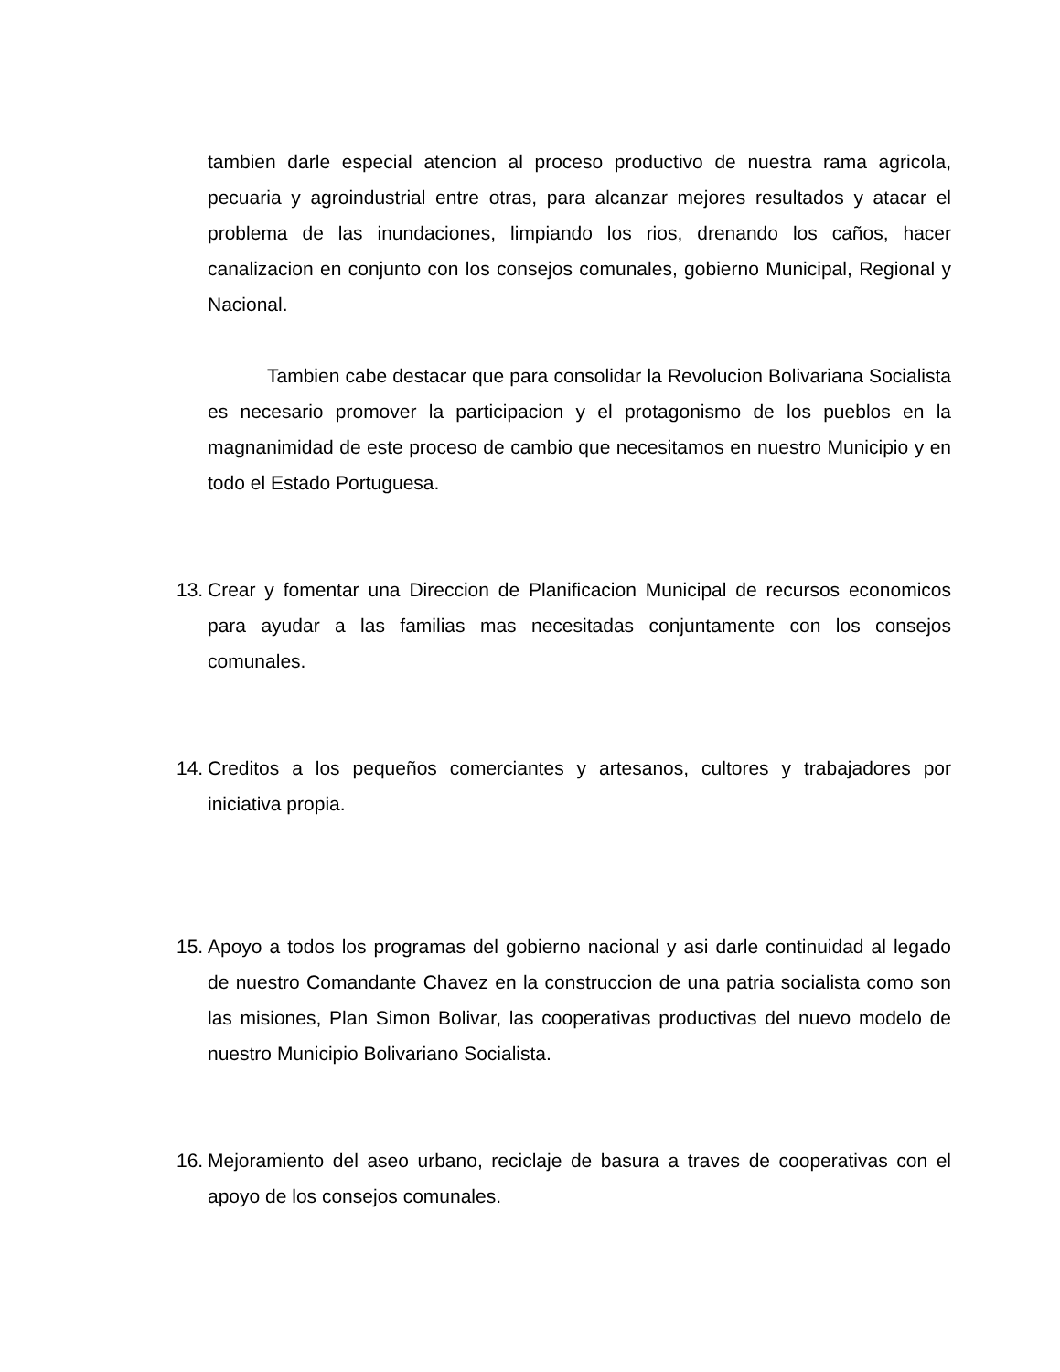tambien darle especial atencion al proceso productivo de nuestra rama agricola, pecuaria y agroindustrial entre otras, para alcanzar mejores resultados y atacar el problema de las inundaciones, limpiando los rios, drenando los caños, hacer canalizacion en conjunto con los consejos comunales, gobierno Municipal, Regional y Nacional.
Tambien cabe destacar que para consolidar la Revolucion Bolivariana Socialista es necesario promover la participacion y el protagonismo de los pueblos en la magnanimidad de este proceso de cambio que necesitamos en nuestro Municipio y en todo el Estado Portuguesa.
13.
Crear y fomentar una Direccion de Planificacion Municipal de recursos economicos para ayudar a las familias mas necesitadas conjuntamente con los consejos comunales.
14.
Creditos a los pequeños comerciantes y artesanos, cultores y trabajadores por iniciativa propia.
15.
Apoyo a todos los programas del gobierno nacional y asi darle continuidad al legado de nuestro Comandante Chavez en la construccion de una patria socialista como son las misiones, Plan Simon Bolivar, las cooperativas productivas del nuevo modelo de nuestro Municipio Bolivariano Socialista.
16.
Mejoramiento del aseo urbano, reciclaje de basura a traves de cooperativas con el apoyo de los consejos comunales.